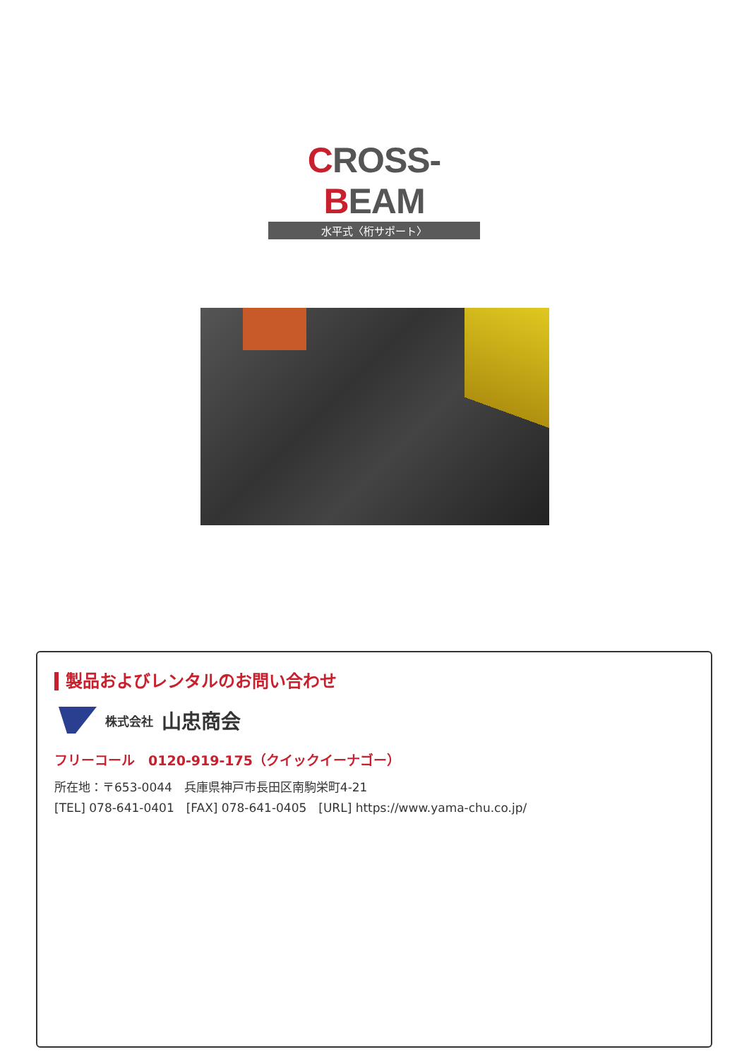CROSS-BEAM
水平式〈桁サポート〉
製品およびレンタルのお問い合わせ
株式会社 山忠商会
フリーコール　0120-919-175（クイックイーナゴー）
所在地：〒653-0044　兵庫県神戸市長田区南駒栄町4-21
[TEL] 078-641-0401　[FAX] 078-641-0405　[URL] https://www.yama-chu.co.jp/